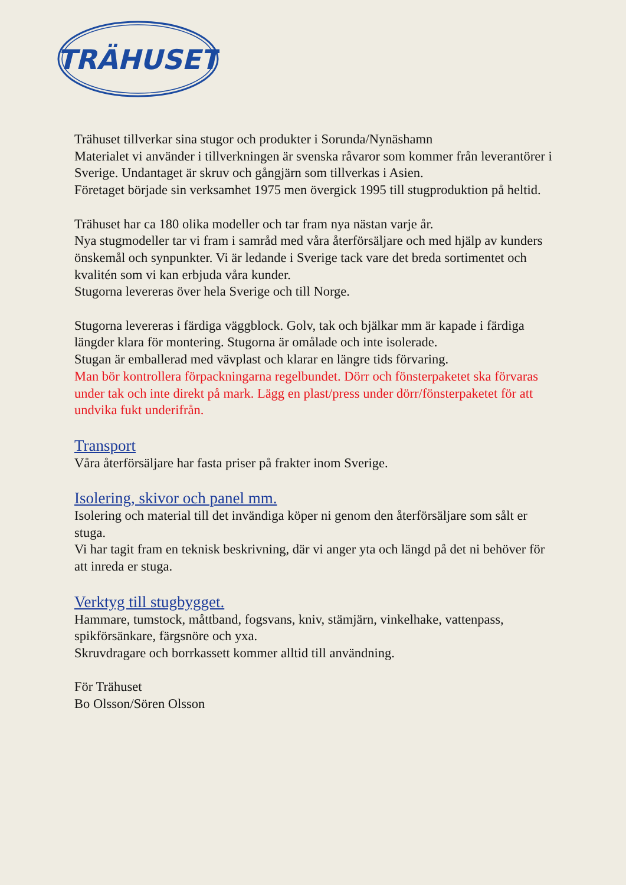TRÄHUSET
Trähuset tillverkar sina stugor och produkter i Sorunda/Nynäshamn
Materialet vi använder i tillverkningen är svenska råvaror som kommer från leverantörer i Sverige. Undantaget är skruv och gångjärn som tillverkas i Asien.
Företaget började sin verksamhet 1975 men övergick 1995 till stugproduktion på heltid.
Trähuset har ca 180 olika modeller och tar fram nya nästan varje år.
Nya stugmodeller tar vi fram i samråd med våra återförsäljare och med hjälp av kunders önskemål och synpunkter. Vi är ledande i Sverige tack vare det breda sortimentet och kvalitén som vi kan erbjuda våra kunder.
Stugorna levereras över hela Sverige och till Norge.
Stugorna levereras i färdiga väggblock. Golv, tak och bjälkar mm är kapade i färdiga längder klara för montering. Stugorna är omålade och inte isolerade.
Stugan är emballerad med vävplast och klarar en längre tids förvaring.
Man bör kontrollera förpackningarna regelbundet. Dörr och fönsterpaketet ska förvaras under tak och inte direkt på mark. Lägg en plast/press under dörr/fönsterpaketet för att undvika fukt underifrån.
Transport
Våra återförsäljare har fasta priser på frakter inom Sverige.
Isolering, skivor och panel mm.
Isolering och material till det invändiga köper ni genom den återförsäljare som sålt er stuga.
Vi har tagit fram en teknisk beskrivning, där vi anger yta och längd på det ni behöver för att inreda er stuga.
Verktyg till stugbygget.
Hammare, tumstock, måttband, fogsvans, kniv, stämjärn, vinkelhake, vattenpass, spikförsänkare, färgsnöre och yxa.
Skruvdragare och borrkassett kommer alltid till användning.
För Trähuset
Bo Olsson/Sören Olsson